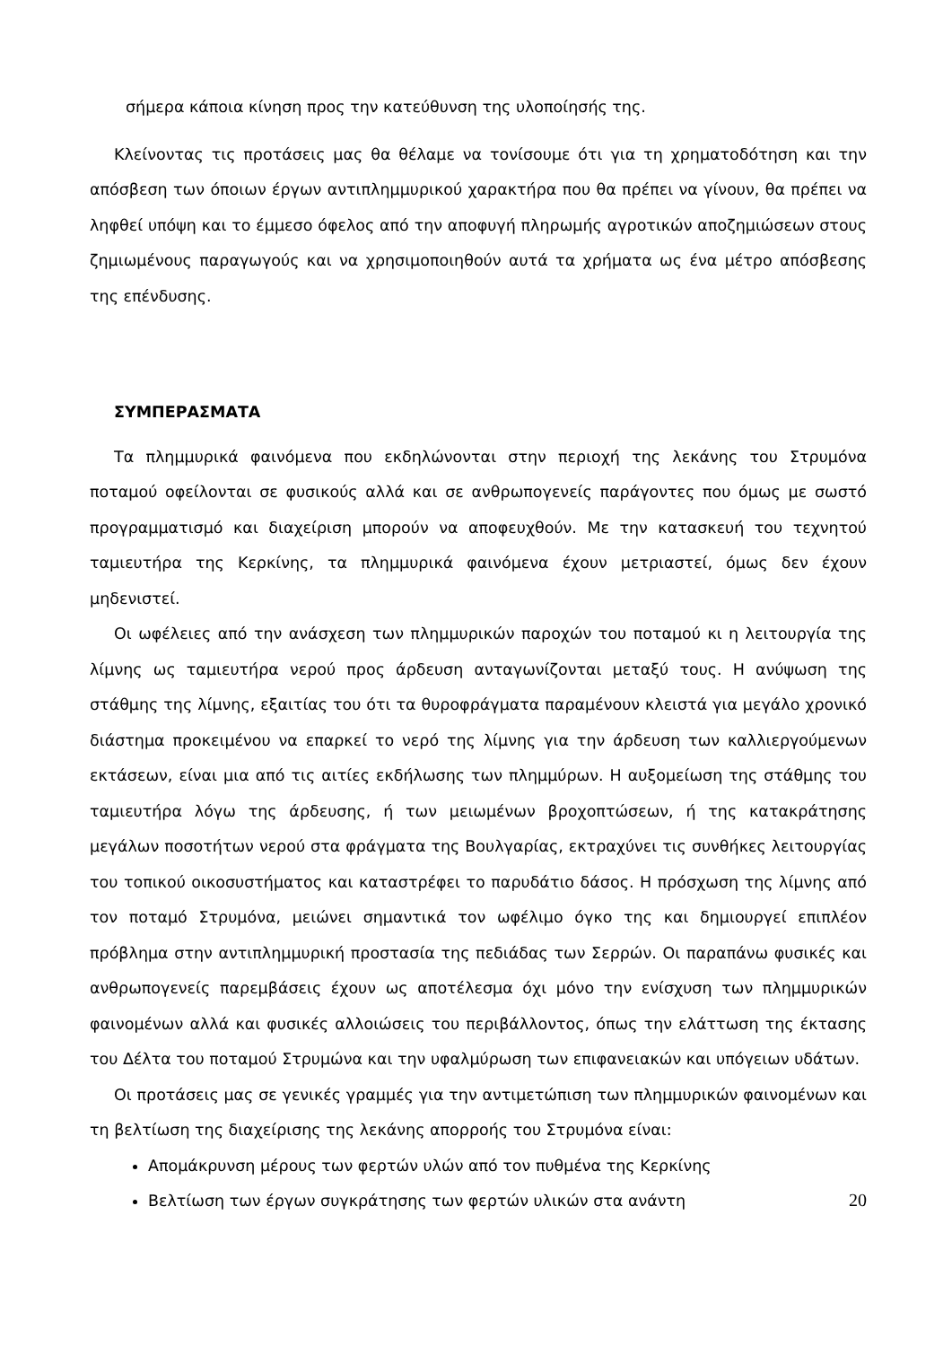σήμερα κάποια κίνηση προς την κατεύθυνση της υλοποίησής της.
Κλείνοντας τις προτάσεις μας θα θέλαμε να τονίσουμε ότι για τη χρηματοδότηση και την απόσβεση των όποιων έργων αντιπλημμυρικού χαρακτήρα που θα πρέπει να γίνουν, θα πρέπει να ληφθεί υπόψη και το έμμεσο όφελος από την αποφυγή πληρωμής αγροτικών αποζημιώσεων στους ζημιωμένους παραγωγούς και να χρησιμοποιηθούν αυτά τα χρήματα ως ένα μέτρο απόσβεσης της επένδυσης.
ΣΥΜΠΕΡΑΣΜΑΤΑ
Τα πλημμυρικά φαινόμενα που εκδηλώνονται στην περιοχή της λεκάνης του Στρυμόνα ποταμού οφείλονται σε φυσικούς αλλά και σε ανθρωπογενείς παράγοντες που όμως με σωστό προγραμματισμό και διαχείριση μπορούν να αποφευχθούν. Με την κατασκευή του τεχνητού ταμιευτήρα της Κερκίνης, τα πλημμυρικά φαινόμενα έχουν μετριαστεί, όμως δεν έχουν μηδενιστεί.
Οι ωφέλειες από την ανάσχεση των πλημμυρικών παροχών του ποταμού κι η λειτουργία της λίμνης ως ταμιευτήρα νερού προς άρδευση ανταγωνίζονται μεταξύ τους. Η ανύψωση της στάθμης της λίμνης, εξαιτίας του ότι τα θυροφράγματα παραμένουν κλειστά για μεγάλο χρονικό διάστημα προκειμένου να επαρκεί το νερό της λίμνης για την άρδευση των καλλιεργούμενων εκτάσεων, είναι μια από τις αιτίες εκδήλωσης των πλημμύρων. Η αυξομείωση της στάθμης του ταμιευτήρα λόγω της άρδευσης, ή των μειωμένων βροχοπτώσεων, ή της κατακράτησης μεγάλων ποσοτήτων νερού στα φράγματα της Βουλγαρίας, εκτραχύνει τις συνθήκες λειτουργίας του τοπικού οικοσυστήματος και καταστρέφει το παρυδάτιο δάσος. Η πρόσχωση της λίμνης από τον ποταμό Στρυμόνα, μειώνει σημαντικά τον ωφέλιμο όγκο της και δημιουργεί επιπλέον πρόβλημα στην αντιπλημμυρική προστασία της πεδιάδας των Σερρών. Οι παραπάνω φυσικές και ανθρωπογενείς παρεμβάσεις έχουν ως αποτέλεσμα όχι μόνο την ενίσχυση των πλημμυρικών φαινομένων αλλά και φυσικές αλλοιώσεις του περιβάλλοντος, όπως την ελάττωση της έκτασης του Δέλτα του ποταμού Στρυμώνα και την υφαλμύρωση των επιφανειακών και υπόγειων υδάτων.
Οι προτάσεις μας σε γενικές γραμμές για την αντιμετώπιση των πλημμυρικών φαινομένων και τη βελτίωση της διαχείρισης της λεκάνης απορροής του Στρυμόνα είναι:
Απομάκρυνση μέρους των φερτών υλών από τον πυθμένα της Κερκίνης
Βελτίωση των έργων συγκράτησης των φερτών υλικών στα ανάντη
20